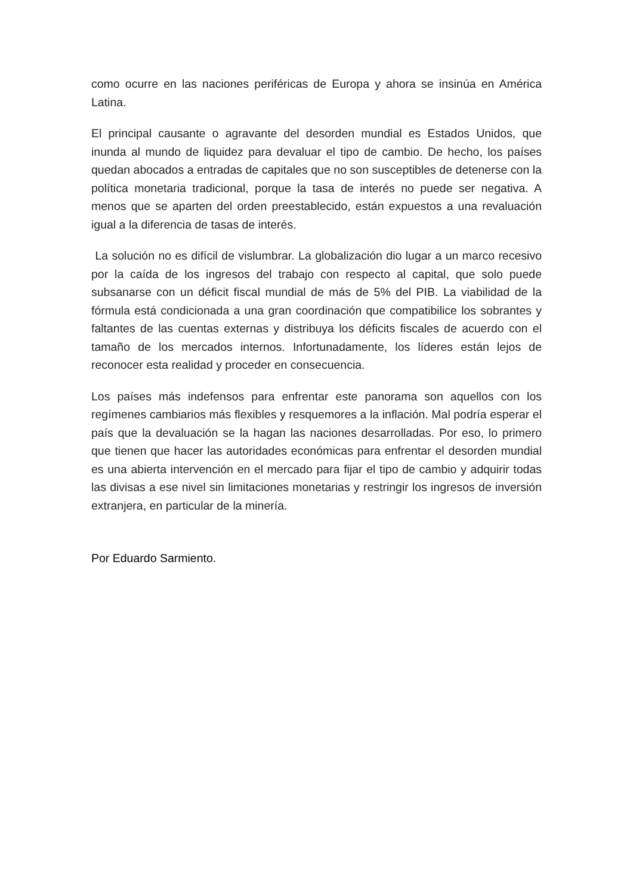como ocurre en las naciones periféricas de Europa y ahora se insinúa en América Latina.
El principal causante o agravante del desorden mundial es Estados Unidos, que inunda al mundo de liquidez para devaluar el tipo de cambio. De hecho, los países quedan abocados a entradas de capitales que no son susceptibles de detenerse con la política monetaria tradicional, porque la tasa de interés no puede ser negativa. A menos que se aparten del orden preestablecido, están expuestos a una revaluación igual a la diferencia de tasas de interés.
La solución no es difícil de vislumbrar. La globalización dio lugar a un marco recesivo por la caída de los ingresos del trabajo con respecto al capital, que solo puede subsanarse con un déficit fiscal mundial de más de 5% del PIB. La viabilidad de la fórmula está condicionada a una gran coordinación que compatibilice los sobrantes y faltantes de las cuentas externas y distribuya los déficits fiscales de acuerdo con el tamaño de los mercados internos. Infortunadamente, los líderes están lejos de reconocer esta realidad y proceder en consecuencia.
Los países más indefensos para enfrentar este panorama son aquellos con los regímenes cambiarios más flexibles y resquemores a la inflación. Mal podría esperar el país que la devaluación se la hagan las naciones desarrolladas. Por eso, lo primero que tienen que hacer las autoridades económicas para enfrentar el desorden mundial es una abierta intervención en el mercado para fijar el tipo de cambio y adquirir todas las divisas a ese nivel sin limitaciones monetarias y restringir los ingresos de inversión extranjera, en particular de la minería.
Por Eduardo Sarmiento.